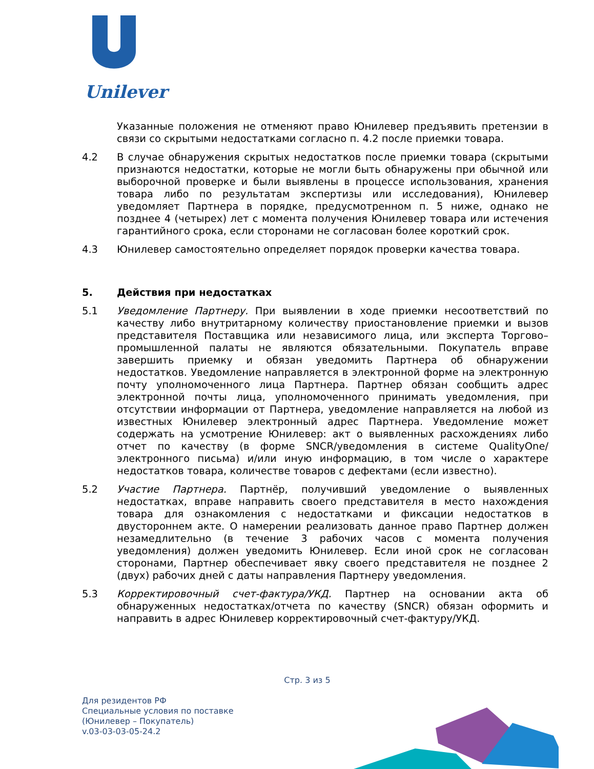Unilever
Указанные положения не отменяют право Юнилевер предъявить претензии в связи со скрытыми недостатками согласно п. 4.2 после приемки товара.
4.2 В случае обнаружения скрытых недостатков после приемки товара (скрытыми признаются недостатки, которые не могли быть обнаружены при обычной или выборочной проверке и были выявлены в процессе использования, хранения товара либо по результатам экспертизы или исследования), Юнилевер уведомляет Партнера в порядке, предусмотренном п. 5 ниже, однако не позднее 4 (четырех) лет с момента получения Юнилевер товара или истечения гарантийного срока, если сторонами не согласован более короткий срок.
4.3 Юнилевер самостоятельно определяет порядок проверки качества товара.
5. Действия при недостатках
5.1 Уведомление Партнеру. При выявлении в ходе приемки несоответствий по качеству либо внутритарному количеству приостановление приемки и вызов представителя Поставщика или независимого лица, или эксперта Торгово–промышленной палаты не являются обязательными. Покупатель вправе завершить приемку и обязан уведомить Партнера об обнаружении недостатков. Уведомление направляется в электронной форме на электронную почту уполномоченного лица Партнера. Партнер обязан сообщить адрес электронной почты лица, уполномоченного принимать уведомления, при отсутствии информации от Партнера, уведомление направляется на любой из известных Юнилевер электронный адрес Партнера. Уведомление может содержать на усмотрение Юнилевер: акт о выявленных расхождениях либо отчет по качеству (в форме SNCR/уведомления в системе QualityOne/электронного письма) и/или иную информацию, в том числе о характере недостатков товара, количестве товаров с дефектами (если известно).
5.2 Участие Партнера. Партнёр, получивший уведомление о выявленных недостатках, вправе направить своего представителя в место нахождения товара для ознакомления с недостатками и фиксации недостатков в двустороннем акте. О намерении реализовать данное право Партнер должен незамедлительно (в течение 3 рабочих часов с момента получения уведомления) должен уведомить Юнилевер. Если иной срок не согласован сторонами, Партнер обеспечивает явку своего представителя не позднее 2 (двух) рабочих дней с даты направления Партнеру уведомления.
5.3 Корректировочный счет-фактура/УКД. Партнер на основании акта об обнаруженных недостатках/отчета по качеству (SNCR) обязан оформить и направить в адрес Юнилевер корректировочный счет-фактуру/УКД.
Стр. 3 из 5
Для резидентов РФ
Специальные условия по поставке
(Юнилевер – Покупатель)
v.03-03-03-05-24.2